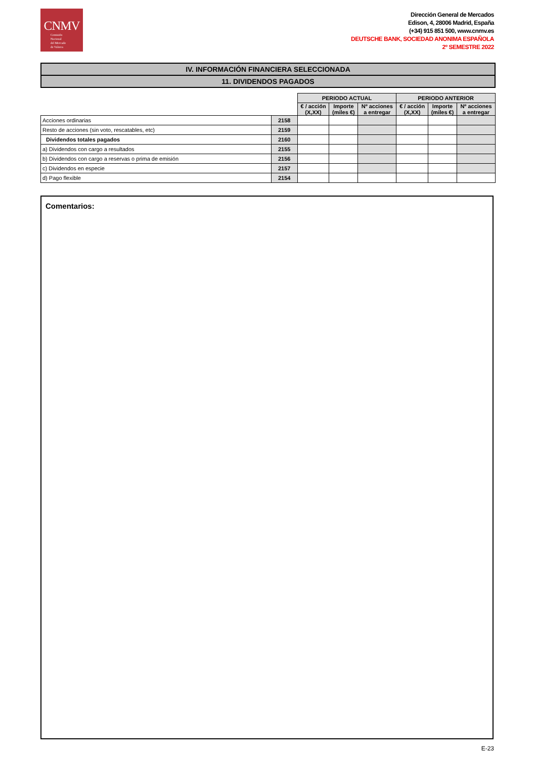CNMV
Comisión
Nacional
del Mercado
de Valores
Dirección General de Mercados
Edison, 4, 28006 Madrid, España
(+34) 915 851 500, www.cnmv.es
DEUTSCHE BANK, SOCIEDAD ANONIMA ESPAÑOLA
2º SEMESTRE 2022
IV. INFORMACIÓN FINANCIERA SELECCIONADA
11. DIVIDENDOS PAGADOS
| | | PERIODO ACTUAL | | | PERIODO ANTERIOR | | |
| | | € / acción (X,XX) | Importe (miles €) | Nº acciones a entregar | € / acción (X,XX) | Importe (miles €) | Nº acciones a entregar |
| Acciones ordinarias | 2158 | | | | | | |
| Resto de acciones (sin voto, rescatables, etc) | 2159 | | | | | | |
| Dividendos totales pagados | 2160 | | | | | | |
| a) Dividendos con cargo a resultados | 2155 | | | | | | |
| b) Dividendos con cargo a reservas o prima de emisión | 2156 | | | | | | |
| c) Dividendos en especie | 2157 | | | | | | |
| d) Pago flexible | 2154 | | | | | | |
Comentarios:
E-23